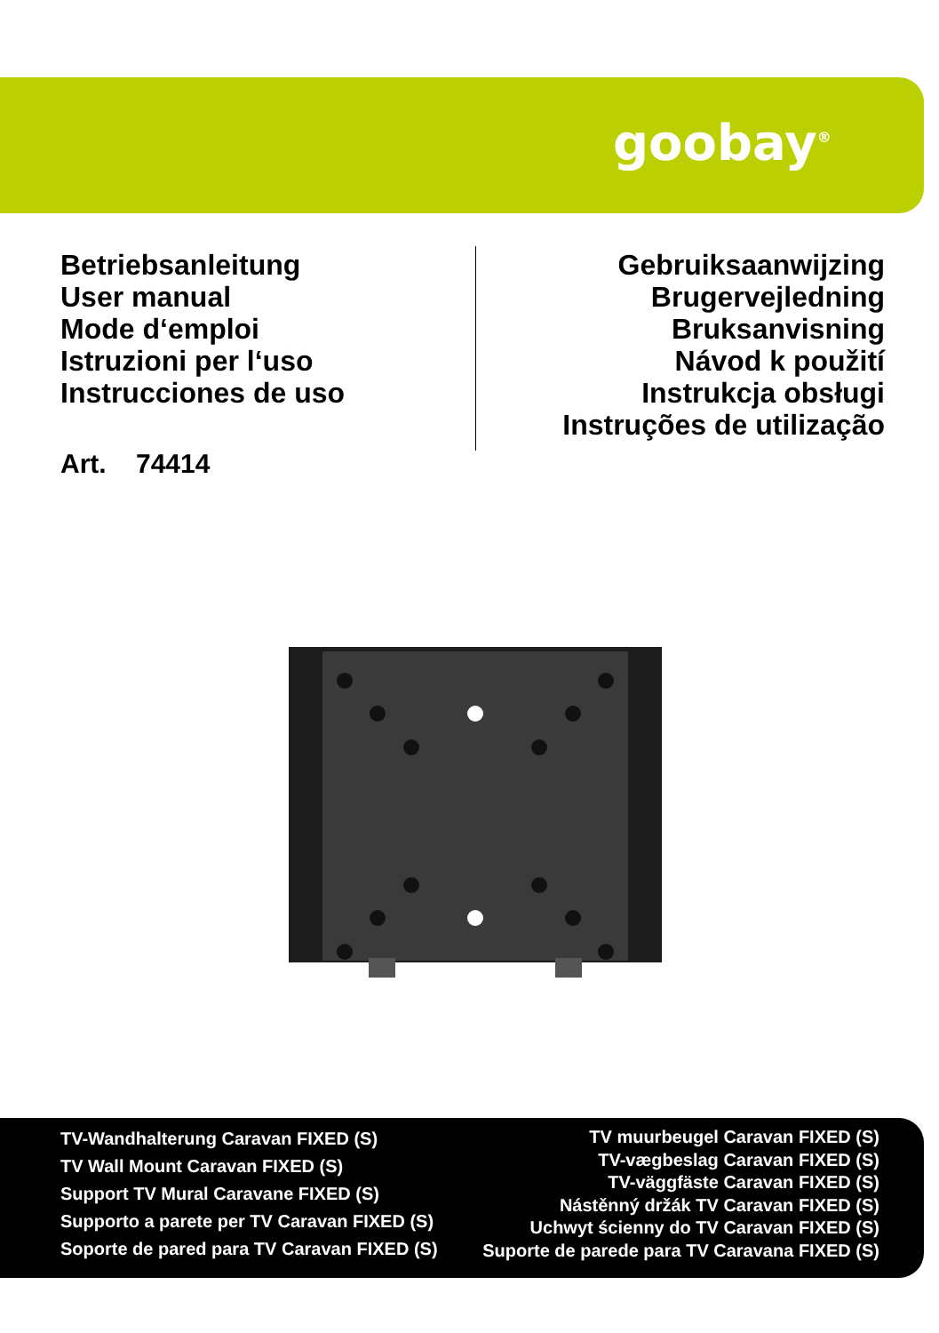goobay<sup>®</sup>
Betriebsanleitung
User manual
Mode d‘emploi
Istruzioni per l‘uso
Instrucciones de uso
Art. 74414
Gebruiksaanwijzing
Brugervejledning
Bruksanvisning
Návod k použití
Instrukcja obsługi
Instruções de utilização
TV-Wandhalterung Caravan FIXED (S)
TV Wall Mount Caravan FIXED (S)
Support TV Mural Caravane FIXED (S)
Supporto a parete per TV Caravan FIXED (S)
Soporte de pared para TV Caravan FIXED (S)
TV muurbeugel Caravan FIXED (S)
TV-vægbeslag Caravan FIXED (S)
TV-väggfäste Caravan FIXED (S)
Nástěnný držák TV Caravan FIXED (S)
Uchwyt ścienny do TV Caravan FIXED (S)
Suporte de parede para TV Caravana FIXED (S)